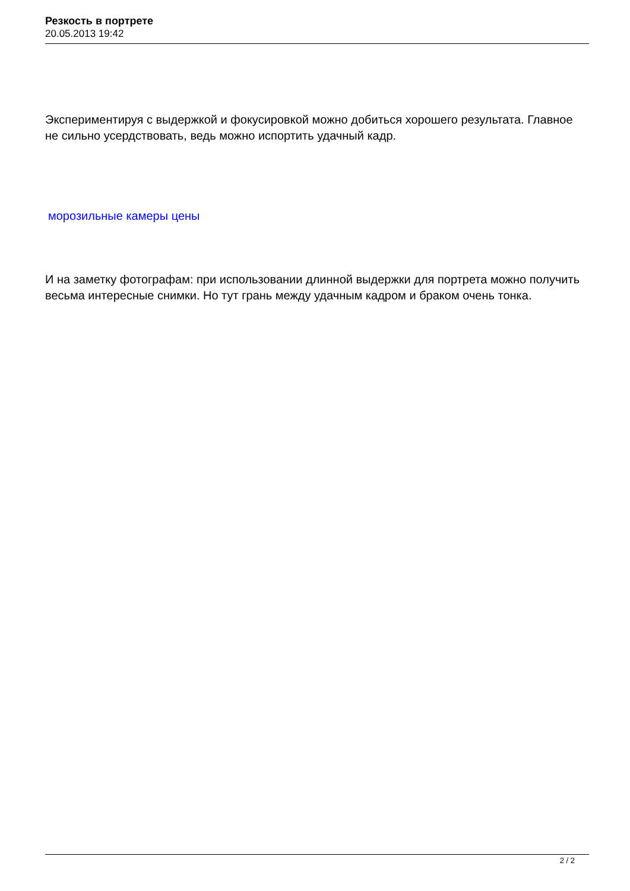Резкость в портрете
20.05.2013 19:42
Экспериментируя с выдержкой и фокусировкой можно добиться хорошего результата. Главное не сильно усердствовать, ведь можно испортить удачный кадр.
морозильные камеры цены
И на заметку фотографам: при использовании длинной выдержки для портрета можно получить весьма интересные снимки. Но тут грань между удачным кадром и браком очень тонка.
2 / 2